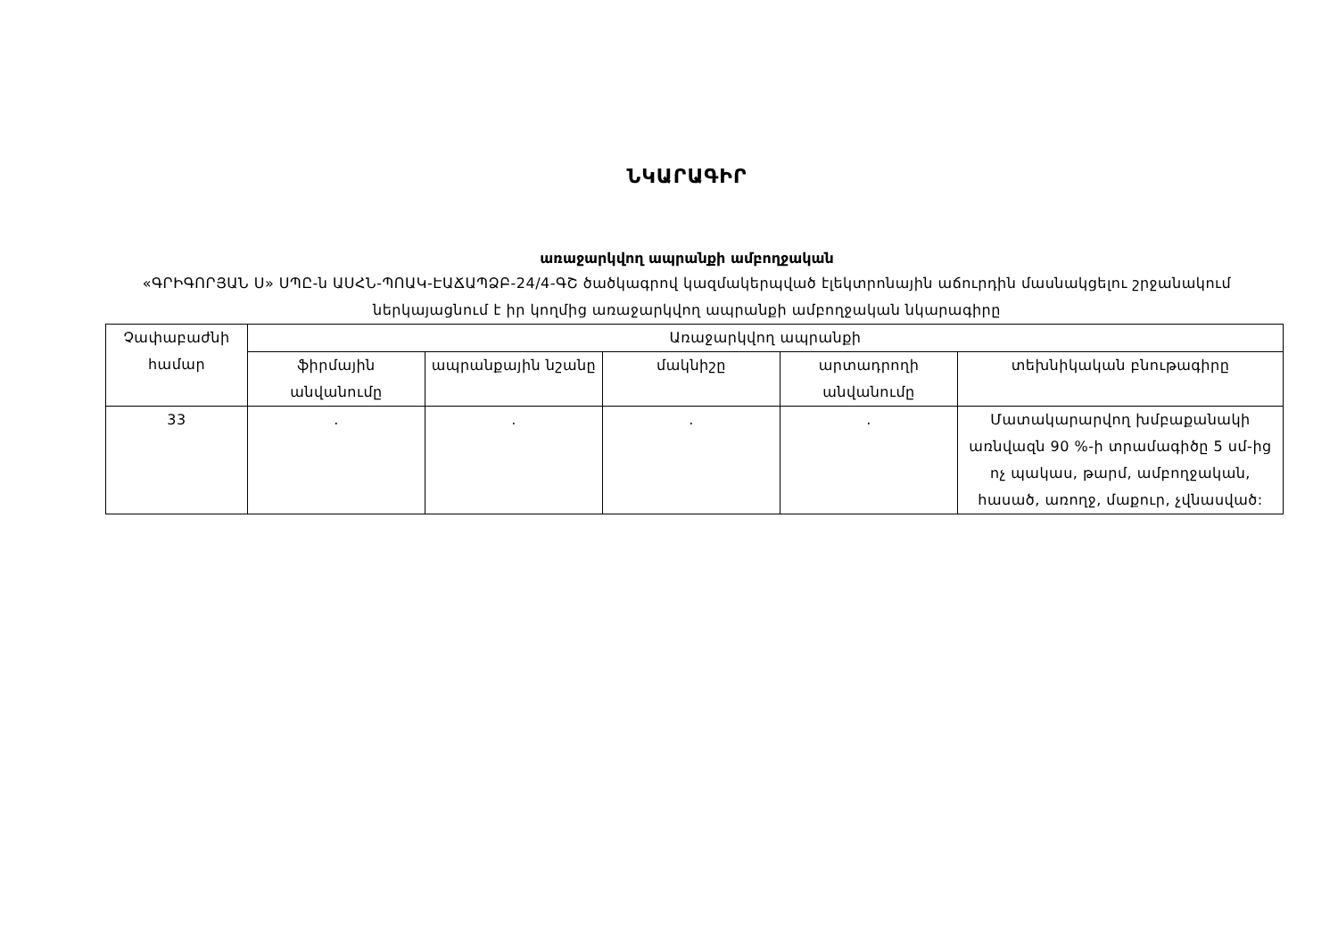ՆԿԱՐԱԳԻՐ
առաջարկվող ապրանքի ամբողջական
«ԳՐԻԳՈՐՅԱՆ Ս» ՍՊԸ-ն ԱՍՀՆ-ՊՈԱԿ-ԷԱՃԱՊՁԲ-24/4-ԳՇ ծածկագրով կազմակերպված էլեկտրոնային աճուրդին մասնակցելու շրջանակում ներկայացնում է իր կողմից առաջարկվող ապրանքի ամբողջական նկարագիրը
| Չափաբաժնի համար | Առաջարկվող ապրանքի | | | | |
| --- | --- | --- | --- | --- | --- |
| | ֆիրմային անվանումը | ապրանքային նշանը | մակնիշը | արտադրողի անվանումը | տեխնիկական բնութագիրը |
| 33 | . | . | . | . | Մատակարարվող խմբաքանակի առնվազն 90 %-ի տրամագիծը 5 սմ-ից ոչ պակաս, թարմ, ամբողջական, հասած, առողջ, մաքուր, չվնասված: |